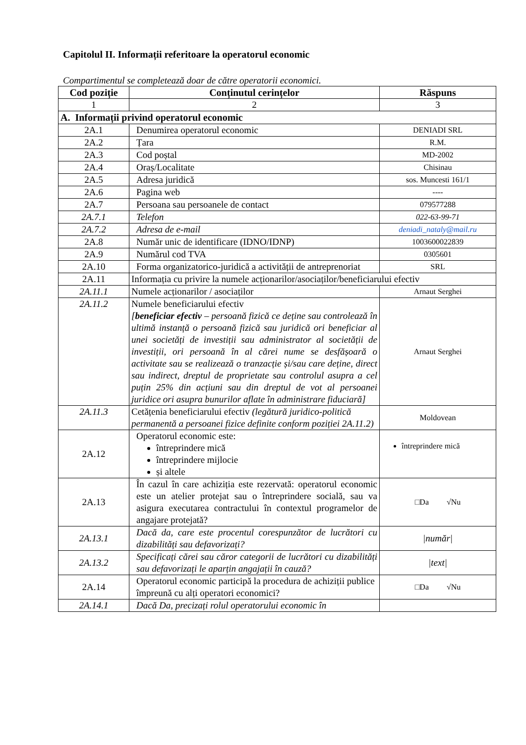Capitolul II. Informații referitoare la operatorul economic
Compartimentul se completează doar de către operatorii economici.
| Cod poziție | Conținutul cerințelor | Răspuns |
| --- | --- | --- |
| 1 | 2 | 3 |
| A. Informații privind operatorul economic | | |
| 2A.1 | Denumirea operatorul economic | DENIADI SRL |
| 2A.2 | Țara | R.M. |
| 2A.3 | Cod poștal | MD-2002 |
| 2A.4 | Oraș/Localitate | Chisinau |
| 2A.5 | Adresa juridică | sos. Muncesti 161/1 |
| 2A.6 | Pagina web | ---- |
| 2A.7 | Persoana sau persoanele de contact | 079577288 |
| 2A.7.1 | Telefon | 022-63-99-71 |
| 2A.7.2 | Adresa de e-mail | deniadi_nataly@mail.ru |
| 2A.8 | Număr unic de identificare (IDNO/IDNP) | 1003600022839 |
| 2A.9 | Numărul cod TVA | 0305601 |
| 2A.10 | Forma organizatorico-juridică a activității de antreprenoriat | SRL |
| 2A.11 | Informația cu privire la numele acționarilor/asociaților/beneficiarului efectiv | |
| 2A.11.1 | Numele acționarilor / asociaților | Arnaut Serghei |
| 2A.11.2 | Numele beneficiarului efectiv [ beneficiar efectiv – persoană fizică ce deține sau controlează în ultimă instanță o persoană fizică sau juridică ori beneficiar al unei societăți de investiții sau administrator al societății de investiții, ori persoană în al cărei nume se desfășoară o activitate sau se realizează o tranzacție și/sau care deține, direct sau indirect, dreptul de proprietate sau controlul asupra a cel puțin 25% din acțiuni sau din dreptul de vot al persoanei juridice ori asupra bunurilor aflate în administrare fiduciară] | Arnaut Serghei |
| 2A.11.3 | Cetățenia beneficiarului efectiv (legătură juridico-politică permanentă a persoanei fizice definite conform poziției 2A.11.2) | Moldovean |
| 2A.12 | Operatorul economic este: întreprindere mică întreprindere mijlocie și altele | întreprindere mică |
| 2A.13 | În cazul în care achiziția este rezervată: operatorul economic este un atelier protejat sau o întreprindere socială, sau va asigura executarea contractului în contextul programelor de angajare protejată? | □Da √Nu |
| 2A.13.1 | Dacă da, care este procentul corespunzător de lucrători cu dizabilități sau defavorizați? | /număr/ |
| 2A.13.2 | Specificați cărei sau căror categorii de lucrători cu dizabilități sau defavorizați le aparțin angajații în cauză? | /text/ |
| 2A.14 | Operatorul economic participă la procedura de achiziții publice împreună cu alți operatori economici? | □Da √Nu |
| 2A.14.1 | Dacă Da, precizați rolul operatorului economic în | |